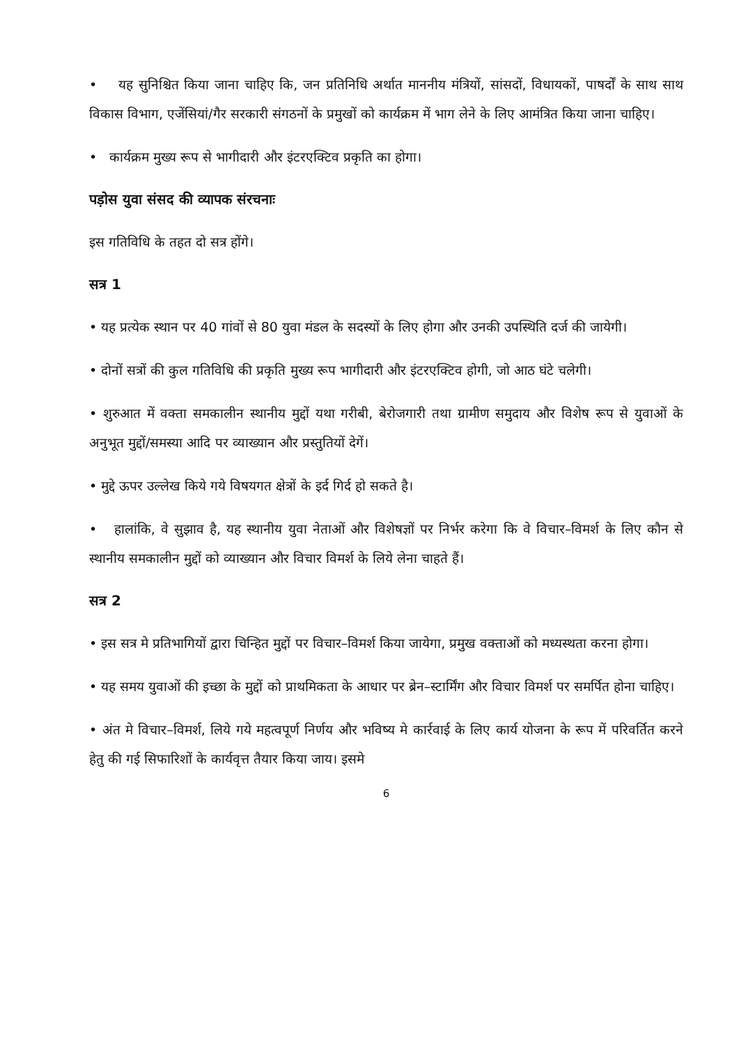• यह सुनिश्चित किया जाना चाहिए कि, जन प्रतिनिधि अर्थात माननीय मंत्रियों, सांसदों, विधायकों, पाषर्दों के साथ साथ विकास विभाग, एजेंसियां/गैर सरकारी संगठनों के प्रमुखों को कार्यक्रम में भाग लेने के लिए आमंत्रित किया जाना चाहिए।
• कार्यक्रम मुख्य रूप से भागीदारी और इंटरएक्टिव प्रकृति का होगा।
पड़ोस युवा संसद की व्यापक संरचनाः
इस गतिविधि के तहत दो सत्र होंगे।
सत्र 1
• यह प्रत्येक स्थान पर 40 गांवों से 80 युवा मंडल के सदस्यों के लिए होगा और उनकी उपस्थिति दर्ज की जायेगी।
• दोनों सत्रों की कुल गतिविधि की प्रकृति मुख्य रूप भागीदारी और इंटरएक्टिव होगी, जो आठ घंटे चलेगी।
• शुरुआत में वक्ता समकालीन स्थानीय मुद्दों यथा गरीबी, बेरोजगारी तथा ग्रामीण समुदाय और विशेष रूप से युवाओं के अनुभूत मुद्दों/समस्या आदि पर व्याख्यान और प्रस्तुतियों देगें।
• मुद्दे ऊपर उल्लेख किये गये विषयगत क्षेत्रों के इर्द गिर्द हो सकते है।
• हालांकि, वे सुझाव है, यह स्थानीय युवा नेताओं और विशेषज्ञों पर निर्भर करेगा कि वे विचार–विमर्श के लिए कौन से स्थानीय समकालीन मुद्दों को व्याख्यान और विचार विमर्श के लिये लेना चाहते हैं।
सत्र 2
• इस सत्र मे प्रतिभागियों द्वारा चिन्हित मुद्दों पर विचार–विमर्श किया जायेगा, प्रमुख वक्ताओं को मध्यस्थता करना होगा।
• यह समय युवाओं की इच्छा के मुद्दों को प्राथमिकता के आधार पर ब्रेन–स्टार्मिंग और विचार विमर्श पर समर्पित होना चाहिए।
• अंत मे विचार–विमर्श, लिये गये महत्वपूर्ण निर्णय और भविष्य मे कार्रवाई के लिए कार्य योजना के रूप में परिवर्तित करने हेतु की गई सिफारिशों के कार्यवृत्त तैयार किया जाय। इसमे
6